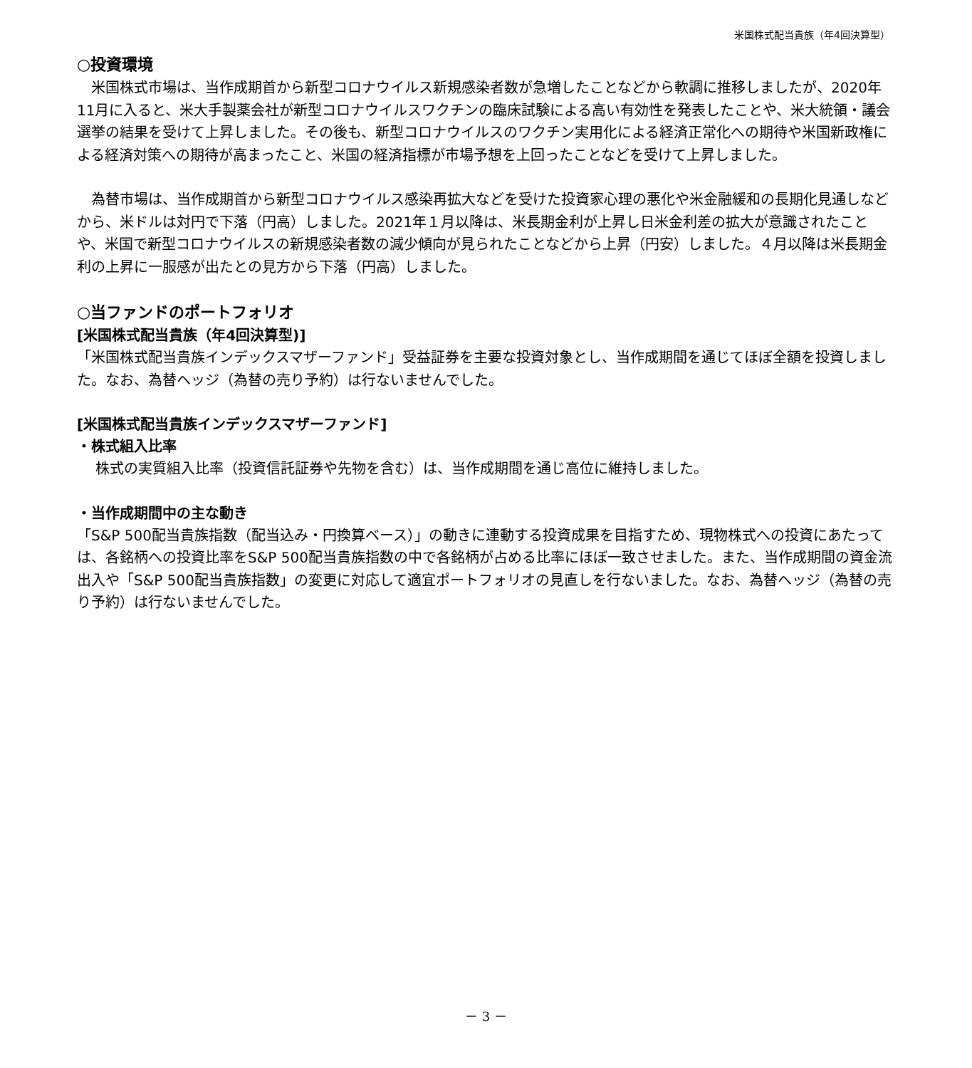米国株式配当貴族（年4回決算型）
○投資環境
　米国株式市場は、当作成期首から新型コロナウイルス新規感染者数が急増したことなどから軟調に推移しましたが、2020年11月に入ると、米大手製薬会社が新型コロナウイルスワクチンの臨床試験による高い有効性を発表したことや、米大統領・議会選挙の結果を受けて上昇しました。その後も、新型コロナウイルスのワクチン実用化による経済正常化への期待や米国新政権による経済対策への期待が高まったこと、米国の経済指標が市場予想を上回ったことなどを受けて上昇しました。
　為替市場は、当作成期首から新型コロナウイルス感染再拡大などを受けた投資家心理の悪化や米金融緩和の長期化見通しなどから、米ドルは対円で下落（円高）しました。2021年１月以降は、米長期金利が上昇し日米金利差の拡大が意識されたことや、米国で新型コロナウイルスの新規感染者数の減少傾向が見られたことなどから上昇（円安）しました。４月以降は米長期金利の上昇に一服感が出たとの見方から下落（円高）しました。
○当ファンドのポートフォリオ
[米国株式配当貴族（年4回決算型)]
「米国株式配当貴族インデックスマザーファンド」受益証券を主要な投資対象とし、当作成期間を通じてほぼ全額を投資しました。なお、為替ヘッジ（為替の売り予約）は行ないませんでした。
[米国株式配当貴族インデックスマザーファンド]
・株式組入比率
株式の実質組入比率（投資信託証券や先物を含む）は、当作成期間を通じ高位に維持しました。
・当作成期間中の主な動き
「S&P 500配当貴族指数（配当込み・円換算ベース）」の動きに連動する投資成果を目指すため、現物株式への投資にあたっては、各銘柄への投資比率をS&P 500配当貴族指数の中で各銘柄が占める比率にほぼ一致させました。また、当作成期間の資金流出入や「S&P 500配当貴族指数」の変更に対応して適宜ポートフォリオの見直しを行ないました。なお、為替ヘッジ（為替の売り予約）は行ないませんでした。
－ 3 －